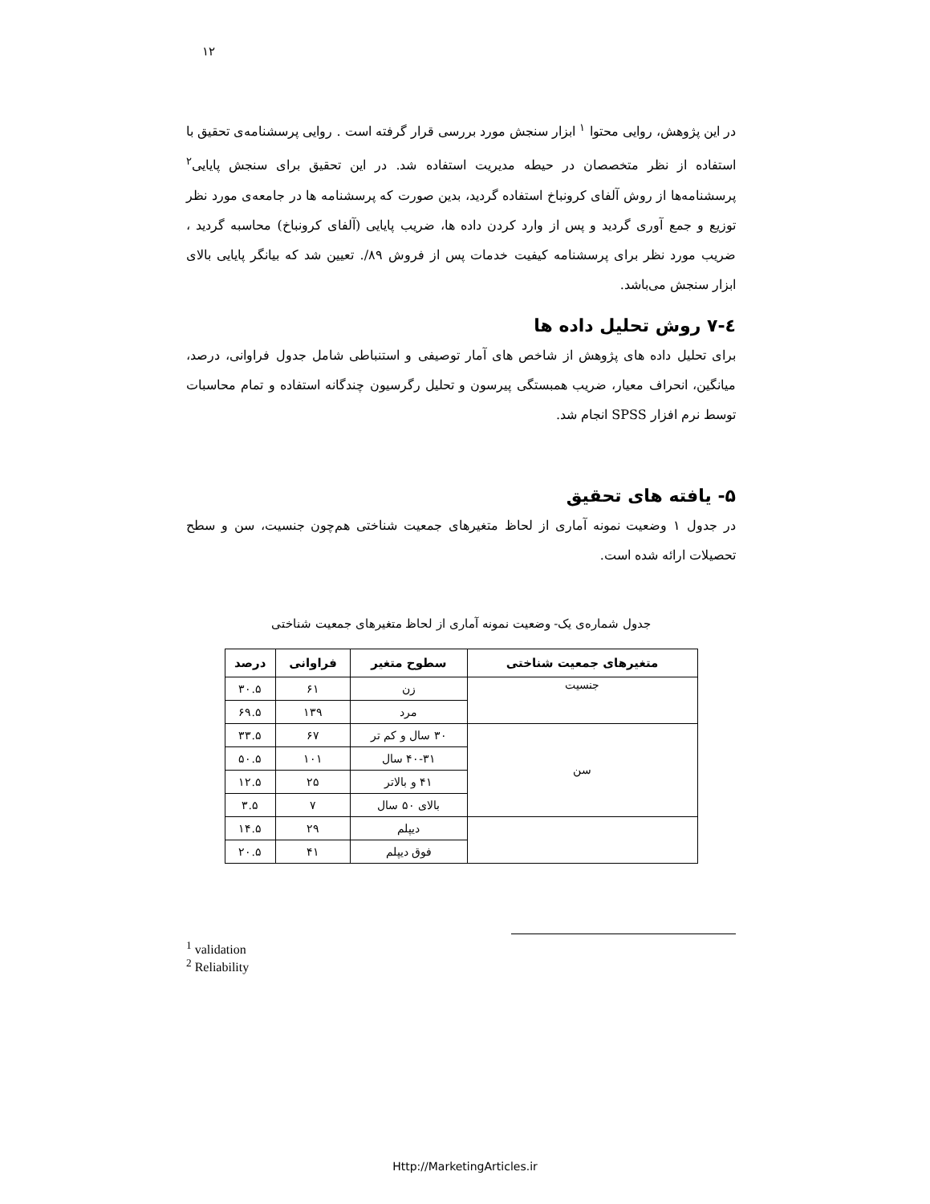۱۲
در این پژوهش، روایی محتوا <sup>۱</sup> ابزار سنجش مورد بررسی قرار گرفته است . روایی پرسشنامه‌ی تحقیق با استفاده از نظر متخصصان در حیطه مدیریت استفاده شد. در این تحقیق برای سنجش پایایی<sup>۲</sup> پرسشنامه‌ها از روش آلفای کرونباخ استفاده گردید، بدین صورت که پرسشنامه ها در جامعه‌ی مورد نظر توزیع و جمع آوری گردید و پس از وارد کردن داده ها، ضریب پایایی (آلفای کرونباخ) محاسبه گردید ، ضریب مورد نظر برای پرسشنامه کیفیت خدمات پس از فروش ۸۹/. تعیین شد که بیانگر پایایی بالای ابزار سنجش می‌باشد.
٤-۷ روش تحلیل داده ها
برای تحلیل داده های پژوهش از شاخص های آمار توصیفی و استنباطی شامل جدول فراوانی، درصد، میانگین، انحراف معیار، ضریب همبستگی پیرسون و تحلیل رگرسیون چندگانه استفاده و تمام محاسبات توسط نرم افزار SPSS انجام شد.
۵- یافته های تحقیق
در جدول ۱ وضعیت نمونه آماری از لحاظ متغیرهای جمعیت شناختی هم‌چون جنسیت، سن و سطح تحصیلات ارائه شده است.
جدول شماره‌ی یک- وضعیت نمونه آماری از لحاظ متغیرهای جمعیت شناختی
| متغیرهای جمعیت شناختی | سطوح متغیر | فراوانی | درصد |
| --- | --- | --- | --- |
| جنسیت | زن | ۶۱ | ۳۰.۵ |
| | مرد | ۱۳۹ | ۶۹.۵ |
| سن | ۳۰ سال و کم تر | ۶۷ | ۳۳.۵ |
| | ۴۰-۳۱ سال | ۱۰۱ | ۵۰.۵ |
| | ۴۱ و بالاتر | ۲۵ | ۱۲.۵ |
| | بالای ۵۰ سال | ۷ | ۳.۵ |
| | دیپلم | ۲۹ | ۱۴.۵ |
| | فوق دیپلم | ۴۱ | ۲۰.۵ |
<sup>1</sup> validation
<sup>2</sup> Reliability
Http://MarketingArticles.ir